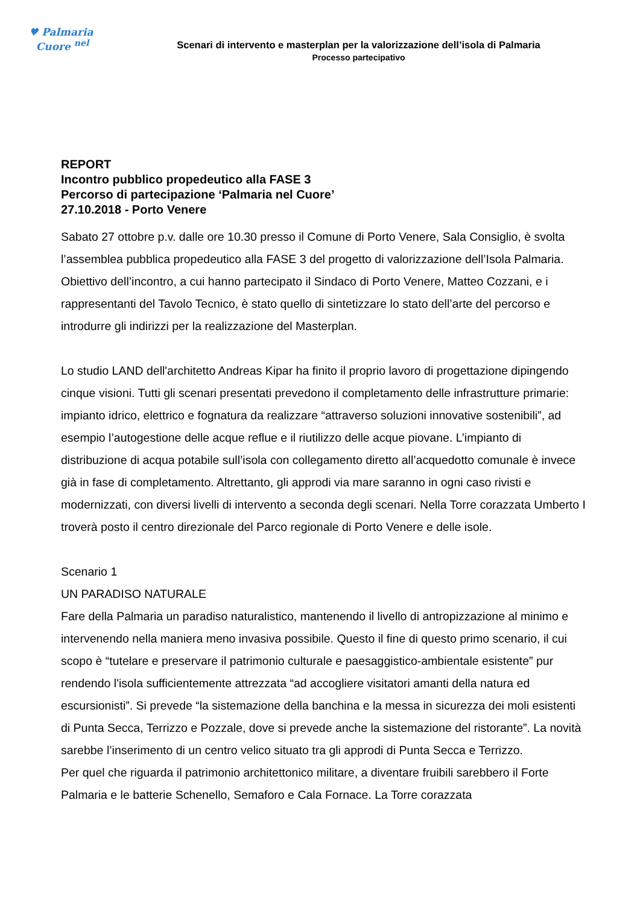♥ Palmaria
Cuore <sup>nel</sup>
Scenari di intervento e masterplan per la valorizzazione dell’isola di Palmaria
Processo partecipativo
REPORT
Incontro pubblico propedeutico alla FASE 3
Percorso di partecipazione ‘Palmaria nel Cuore’
27.10.2018 - Porto Venere
Sabato 27 ottobre p.v. dalle ore 10.30 presso il Comune di Porto Venere, Sala Consiglio, è svolta l’assemblea pubblica propedeutico alla FASE 3 del progetto di valorizzazione dell’Isola Palmaria. Obiettivo dell’incontro, a cui hanno partecipato il Sindaco di Porto Venere, Matteo Cozzani, e i rappresentanti del Tavolo Tecnico, è stato quello di sintetizzare lo stato dell’arte del percorso e introdurre gli indirizzi per la realizzazione del Masterplan.
Lo studio LAND dell'architetto Andreas Kipar ha finito il proprio lavoro di progettazione dipingendo cinque visioni. Tutti gli scenari presentati prevedono il completamento delle infrastrutture primarie: impianto idrico, elettrico e fognatura da realizzare “attraverso soluzioni innovative sostenibili”, ad esempio l’autogestione delle acque reflue e il riutilizzo delle acque piovane. L’impianto di distribuzione di acqua potabile sull’isola con collegamento diretto all’acquedotto comunale è invece già in fase di completamento. Altrettanto, gli approdi via mare saranno in ogni caso rivisti e modernizzati, con diversi livelli di intervento a seconda degli scenari. Nella Torre corazzata Umberto I troverà posto il centro direzionale del Parco regionale di Porto Venere e delle isole.
Scenario 1
UN PARADISO NATURALE
Fare della Palmaria un paradiso naturalistico, mantenendo il livello di antropizzazione al minimo e intervenendo nella maniera meno invasiva possibile. Questo il fine di questo primo scenario, il cui scopo è “tutelare e preservare il patrimonio culturale e paesaggistico-ambientale esistente” pur rendendo l'isola sufficientemente attrezzata “ad accogliere visitatori amanti della natura ed escursionisti”. Si prevede “la sistemazione della banchina e la messa in sicurezza dei moli esistenti di Punta Secca, Terrizzo e Pozzale, dove si prevede anche la sistemazione del ristorante”. La novità sarebbe l’inserimento di un centro velico situato tra gli approdi di Punta Secca e Terrizzo.
Per quel che riguarda il patrimonio architettonico militare, a diventare fruibili sarebbero il Forte Palmaria e le batterie Schenello, Semaforo e Cala Fornace. La Torre corazzata